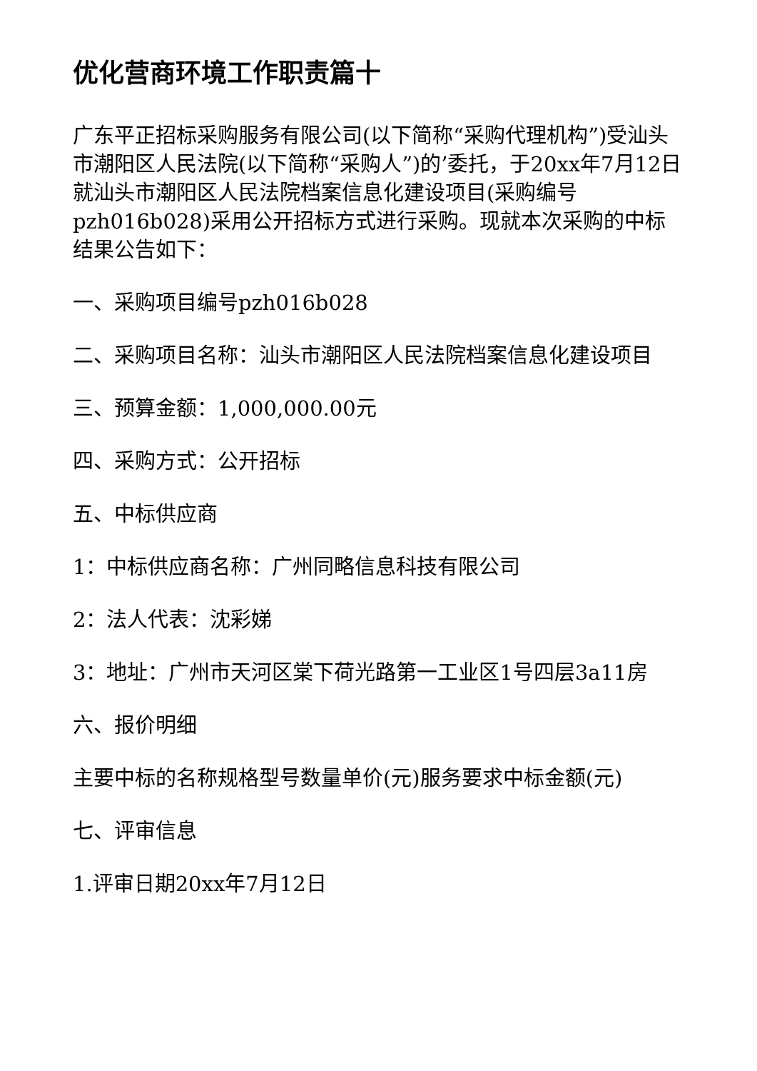优化营商环境工作职责篇十
广东平正招标采购服务有限公司(以下简称“采购代理机构”)受汕头市潮阳区人民法院(以下简称“采购人”)的’委托，于20xx年7月12日就汕头市潮阳区人民法院档案信息化建设项目(采购编号pzh016b028)采用公开招标方式进行采购。现就本次采购的中标结果公告如下：
一、采购项目编号pzh016b028
二、采购项目名称：汕头市潮阳区人民法院档案信息化建设项目
三、预算金额：1,000,000.00元
四、采购方式：公开招标
五、中标供应商
1：中标供应商名称：广州同略信息科技有限公司
2：法人代表：沈彩娣
3：地址：广州市天河区棠下荷光路第一工业区1号四层3a11房
六、报价明细
主要中标的名称规格型号数量单价(元)服务要求中标金额(元)
七、评审信息
1.评审日期20xx年7月12日